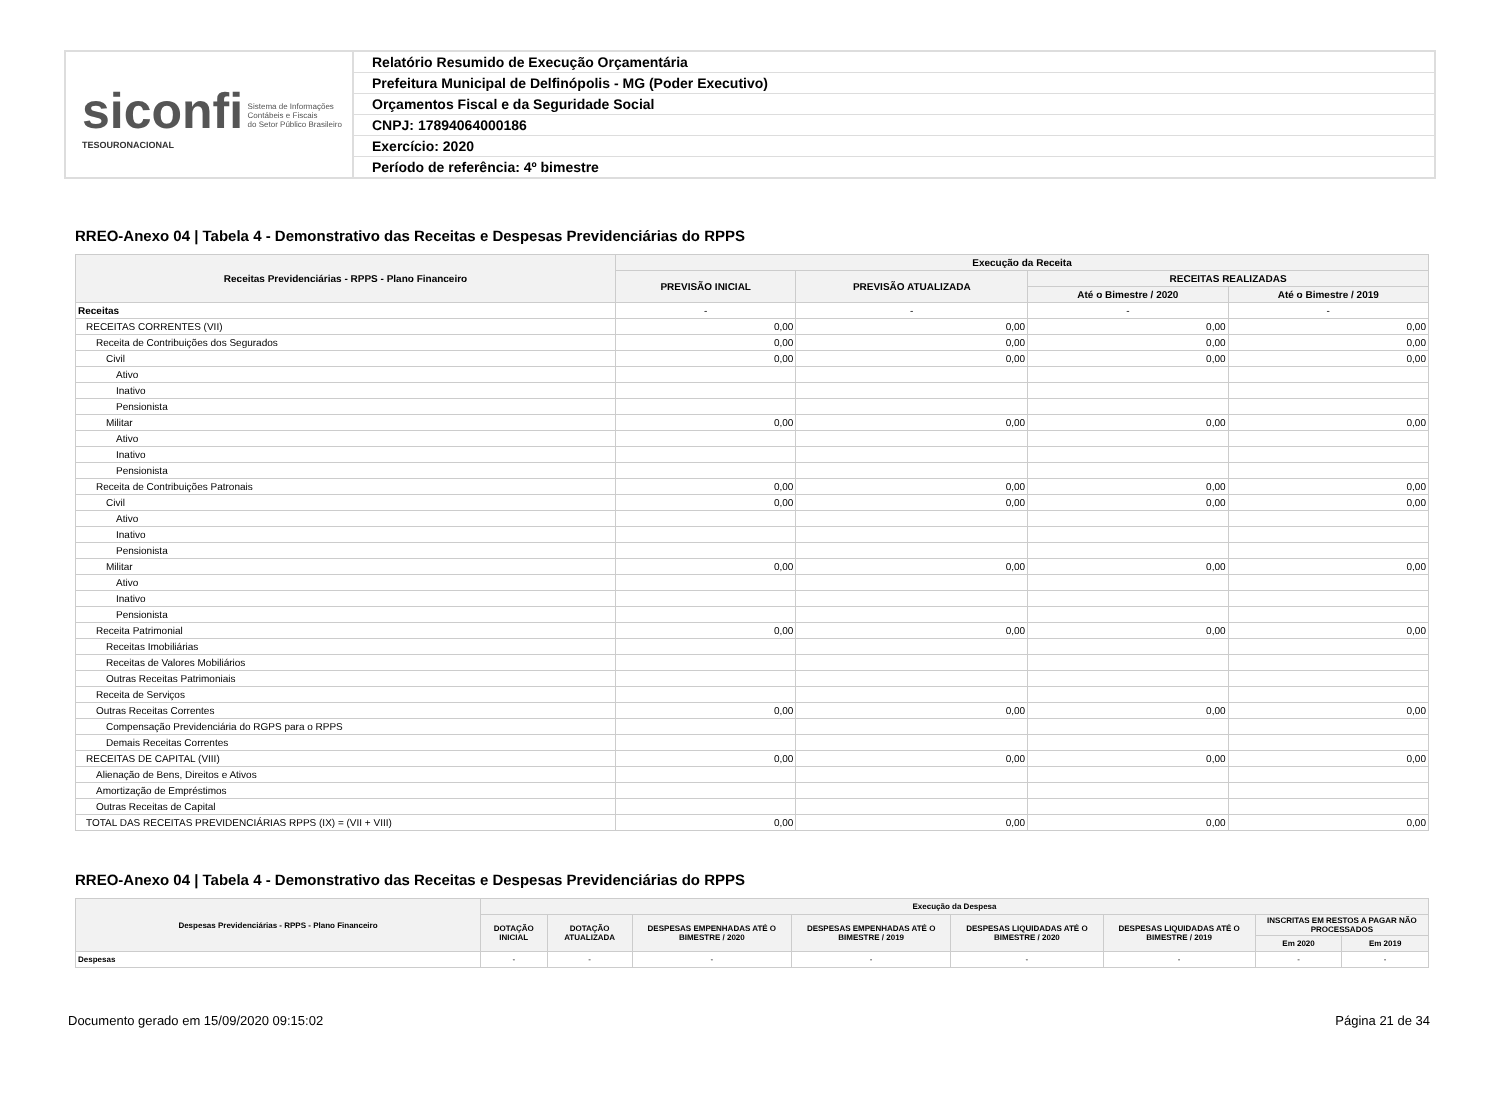siconfi Sistema de Informações
Contábeis e Fiscais
do Setor Público Brasileiro
TESOURONACIONAL
Relatório Resumido de Execução Orçamentária
Prefeitura Municipal de Delfinópolis - MG (Poder Executivo)
Orçamentos Fiscal e da Seguridade Social
CNPJ: 17894064000186
Exercício: 2020
Período de referência: 4º bimestre
RREO-Anexo 04 | Tabela 4 - Demonstrativo das Receitas e Despesas Previdenciárias do RPPS
| Receitas Previdenciárias - RPPS - Plano Financeiro | Execução da Receita | | | |
| --- | --- | --- | --- | --- |
| | PREVISÃO INICIAL | PREVISÃO ATUALIZADA | RECEITAS REALIZADAS | |
| | | | Até o Bimestre / 2020 | Até o Bimestre / 2019 |
| Receitas | - | - | - | - |
| RECEITAS CORRENTES (VII) | 0,00 | 0,00 | 0,00 | 0,00 |
| Receita de Contribuições dos Segurados | 0,00 | 0,00 | 0,00 | 0,00 |
| Civil | 0,00 | 0,00 | 0,00 | 0,00 |
| Ativo | | | | |
| Inativo | | | | |
| Pensionista | | | | |
| Militar | 0,00 | 0,00 | 0,00 | 0,00 |
| Ativo | | | | |
| Inativo | | | | |
| Pensionista | | | | |
| Receita de Contribuições Patronais | 0,00 | 0,00 | 0,00 | 0,00 |
| Civil | 0,00 | 0,00 | 0,00 | 0,00 |
| Ativo | | | | |
| Inativo | | | | |
| Pensionista | | | | |
| Militar | 0,00 | 0,00 | 0,00 | 0,00 |
| Ativo | | | | |
| Inativo | | | | |
| Pensionista | | | | |
| Receita Patrimonial | 0,00 | 0,00 | 0,00 | 0,00 |
| Receitas Imobiliárias | | | | |
| Receitas de Valores Mobiliários | | | | |
| Outras Receitas Patrimoniais | | | | |
| Receita de Serviços | | | | |
| Outras Receitas Correntes | 0,00 | 0,00 | 0,00 | 0,00 |
| Compensação Previdenciária do RGPS para o RPPS | | | | |
| Demais Receitas Correntes | | | | |
| RECEITAS DE CAPITAL (VIII) | 0,00 | 0,00 | 0,00 | 0,00 |
| Alienação de Bens, Direitos e Ativos | | | | |
| Amortização de Empréstimos | | | | |
| Outras Receitas de Capital | | | | |
| TOTAL DAS RECEITAS PREVIDENCIÁRIAS RPPS (IX) = (VII + VIII) | 0,00 | 0,00 | 0,00 | 0,00 |
RREO-Anexo 04 | Tabela 4 - Demonstrativo das Receitas e Despesas Previdenciárias do RPPS
| Despesas Previdenciárias - RPPS - Plano Financeiro | Execução da Despesa | | | | | | | |
| --- | --- | --- | --- | --- | --- | --- | --- | --- |
| | DOTAÇÃO INICIAL | DOTAÇÃO ATUALIZADA | DESPESAS EMPENHADAS ATÉ O BIMESTRE / 2020 | DESPESAS EMPENHADAS ATÉ O BIMESTRE / 2019 | DESPESAS LIQUIDADAS ATÉ O BIMESTRE / 2020 | DESPESAS LIQUIDADAS ATÉ O BIMESTRE / 2019 | INSCRITAS EM RESTOS A PAGAR NÃO PROCESSADOS | |
| | | | | | | | Em 2020 | Em 2019 |
| Despesas | - | - | - | - | - | - | - | - |
Documento gerado em 15/09/2020 09:15:02 Página 21 de 34